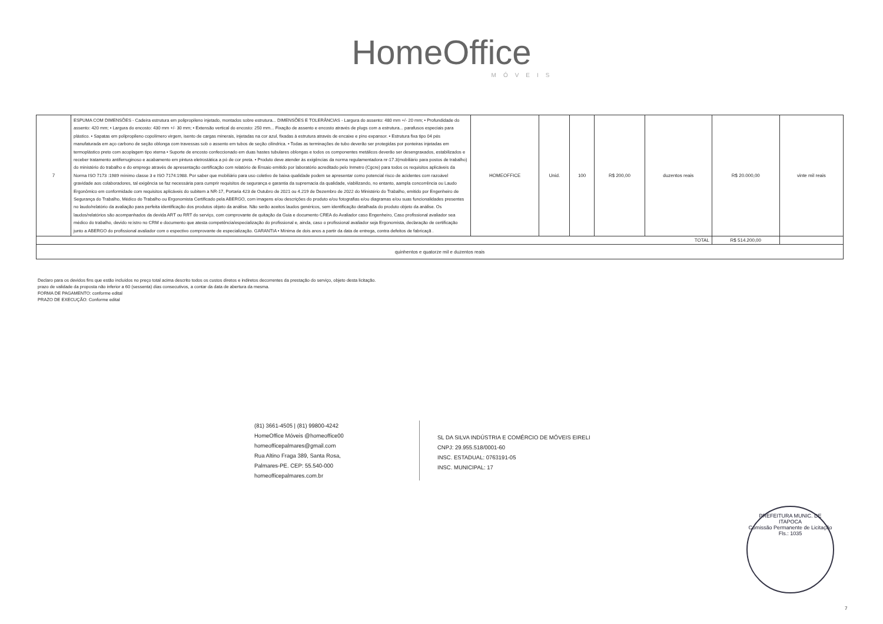HomeOffice
MÓVEIS
| 7 | ESPUMA COM DIMENSÕES - Cadeira estrutura em polipropileno injetado, montados sobre estrutura... DIMENSÕES E TOLERÂNCIAS - Largura do assento: 480 mm +/- 20 mm; • Profundidade do assento: 420 mm; • Largura do encosto: 430 mm +/- 30 mm; • Extensão vertical do encosto: 250 mm... Fixação de assento e encosto através de plugs com a estrutura... parafusos especiais para plástico. • Sapatas em polipropileno copolímero virgem, isento de cargas minerais, injetadas na cor azul, fixadas à estrutura através de encaixe e pino expansor. • Estrutura fixa tipo 04 pés manufaturada em aço carbono de seção oblonga com travessas sob o assento em tubos de seção cilíndrica. • Todas as terminações de tubo deverão ser protegidas por ponteiras injetadas em termoplástico preto com acoplagem tipo xterna • Suporte de encosto confeccionado em duas hastes tubulares oblongas e todos os componentes metálicos deverão ser desengraxados, estabilizados e receber tratamento antiferruginoso e acabamento em pintura eletrostática a pó de cor preta. • Produto deve atender às exigências da norma regulamentadora nr-17.3(mobiliário para postos de trabalho) do ministério do trabalho e do emprego através de apresentação certificação com relatório de Ensaio emitido por laboratório acreditado pelo Inmetro (Cgcre) para todos os requisitos aplicáveis da Norma ISO 7173 :1989 mínimo classe 3 e ISO 7174:1988. Por saber que mobiliário para uso coletivo de baixa qualidade podem se apresentar como potencial risco de acidentes com razoável gravidade aos colaboradores, tal exigência se faz necessária para cumprir requisitos de segurança e garantia da supremacia da qualidade, viabilizando, no entanto, aampla concorrência ou Laudo Ergonômico em conformidade com requisitos aplicáveis do subitem a NR-17, Portaria 423 de Outubro de 2021 ou 4.219 de Dezembro de 2022 do Ministério do Trabalho, emitido por Engenheiro de Segurança do Trabalho, Médico do Trabalho ou Ergonomista Certificado pela ABERGO, com imagens e/ou descrições do produto e/ou fotografias e/ou diagramas e/ou suas funcionalidades presentes no laudo/relatório da avaliação para perfeita identificação dos produtos objeto da análise. Não serão aceitos laudos genéricos, sem identificação detalhada do produto objeto da análise. Os laudos/relatórios são acompanhados da devida ART ou RRT do serviço, com comprovante de quitação da Guia e documento CREA do Avaliador caso Engenheiro, Caso profissional avaliador sea médico do trabalho, devido re:istro no CRM e documento que atesta competência/especialização do profissional e, ainda, caso o profissional avaliador seja Ergonomista, declaração de certificação junto a ABERGO do profissional avaliador com o espectivo comprovante de especialização. GARANTIA • Mínima de dois anos a partir da data de entrega, contra defeitos de fabricaçã . | HOMEOFFICE | Unid. | 100 | R$ 200,00 | duzentos reais | R$ 20.000,00 | vinte mil reais |
| TOTAL | | | | | | | R$ 514.200,00 | |
| quinhentos e quatorze mil e duzentos reais | | | | | | | | |
Declaro para os devidos fins que estão incluídos no preço total acima descrito todos os custos diretos e indiretos decorrentes da prestação do serviço, objeto desta licitação.
prazo de validade da proposta não inferior a 60 (sessenta) dias consecutivos, a contar da data de abertura da mesma.
FORMA DE PAGAMENTO: conforme edital
PRAZO DE EXECUÇÃO: Conforme edital
(81) 3661-4505 | (81) 99800-4242
HomeOffice Móveis @homeoffice00
homeofficepalmares@gmail.com
Rua Altino Fraga 389, Santa Rosa,
Palmares-PE. CEP: 55.540-000
homeofficepalmares.com.br
SL DA SILVA INDÚSTRIA E COMÉRCIO DE MÓVEIS EIRELI
CNPJ: 29.955.518/0001-60
INSC. ESTADUAL: 0763191-05
INSC. MUNICIPAL: 17
PREFEITURA MUNIC. DE ITAPOCA
Comissão Permanente de Licitação
Fls.: 1035
7